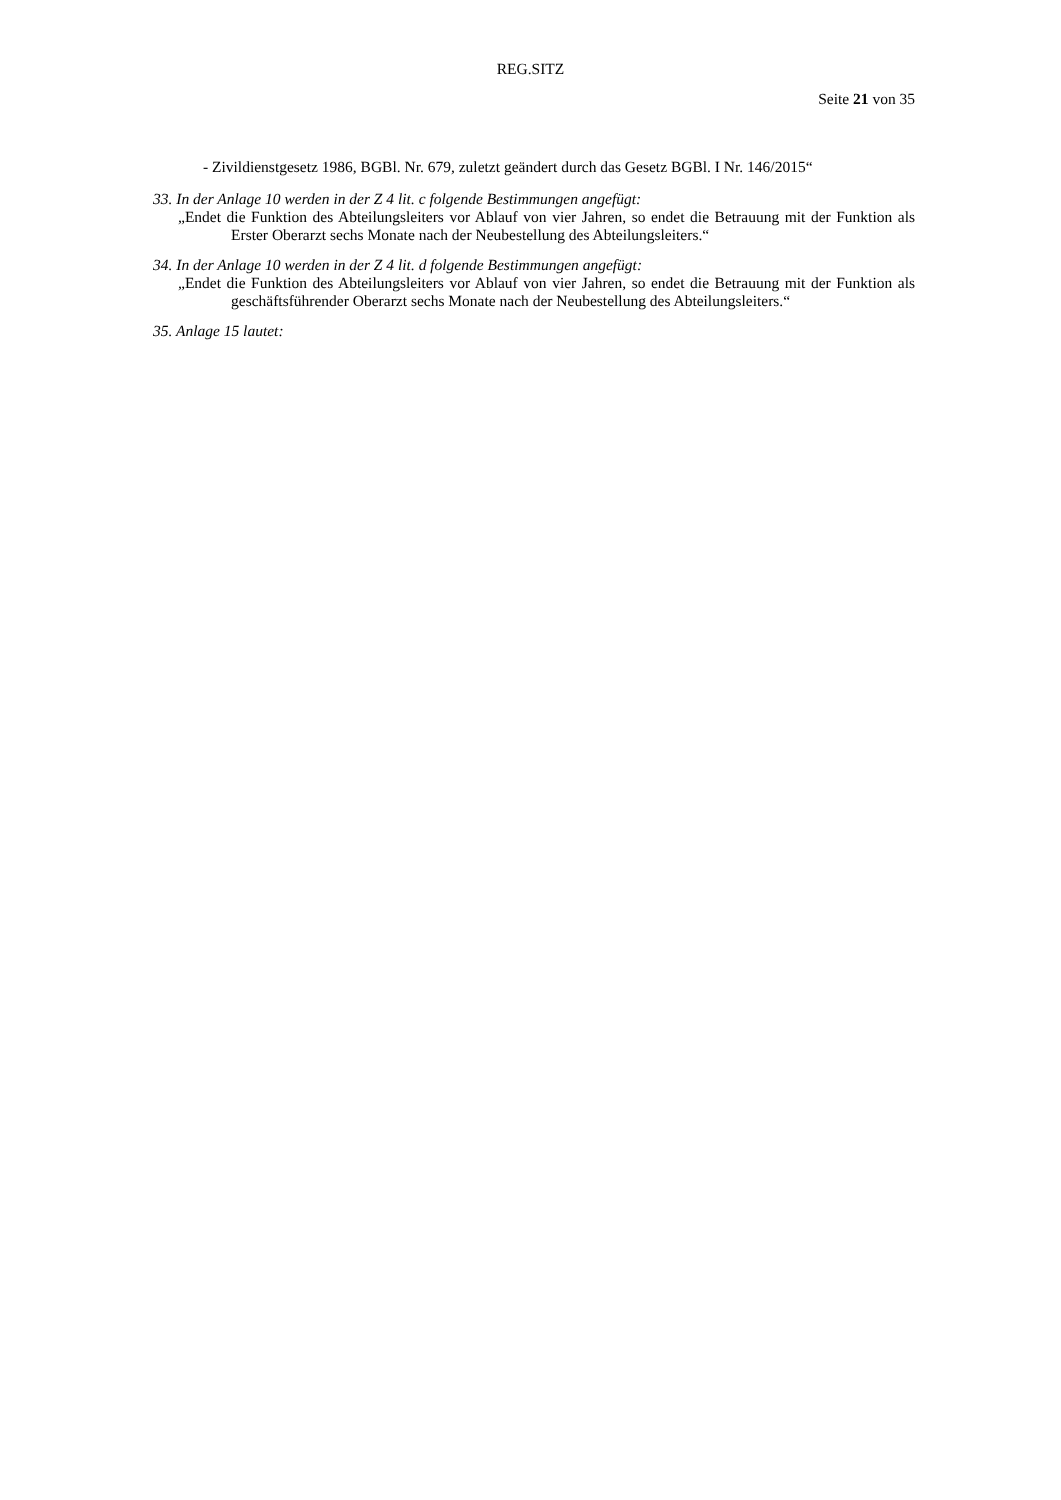REG.SITZ
Seite 21 von 35
- Zivildienstgesetz 1986, BGBl. Nr. 679, zuletzt geändert durch das Gesetz BGBl. I Nr. 146/2015“
33. In der Anlage 10 werden in der Z 4 lit. c folgende Bestimmungen angefügt:
„Endet die Funktion des Abteilungsleiters vor Ablauf von vier Jahren, so endet die Betrauung mit der Funktion als Erster Oberarzt sechs Monate nach der Neubestellung des Abteilungsleiters.“
34. In der Anlage 10 werden in der Z 4 lit. d folgende Bestimmungen angefügt:
„Endet die Funktion des Abteilungsleiters vor Ablauf von vier Jahren, so endet die Betrauung mit der Funktion als geschäftsführender Oberarzt sechs Monate nach der Neubestellung des Abteilungsleiters.“
35. Anlage 15 lautet: